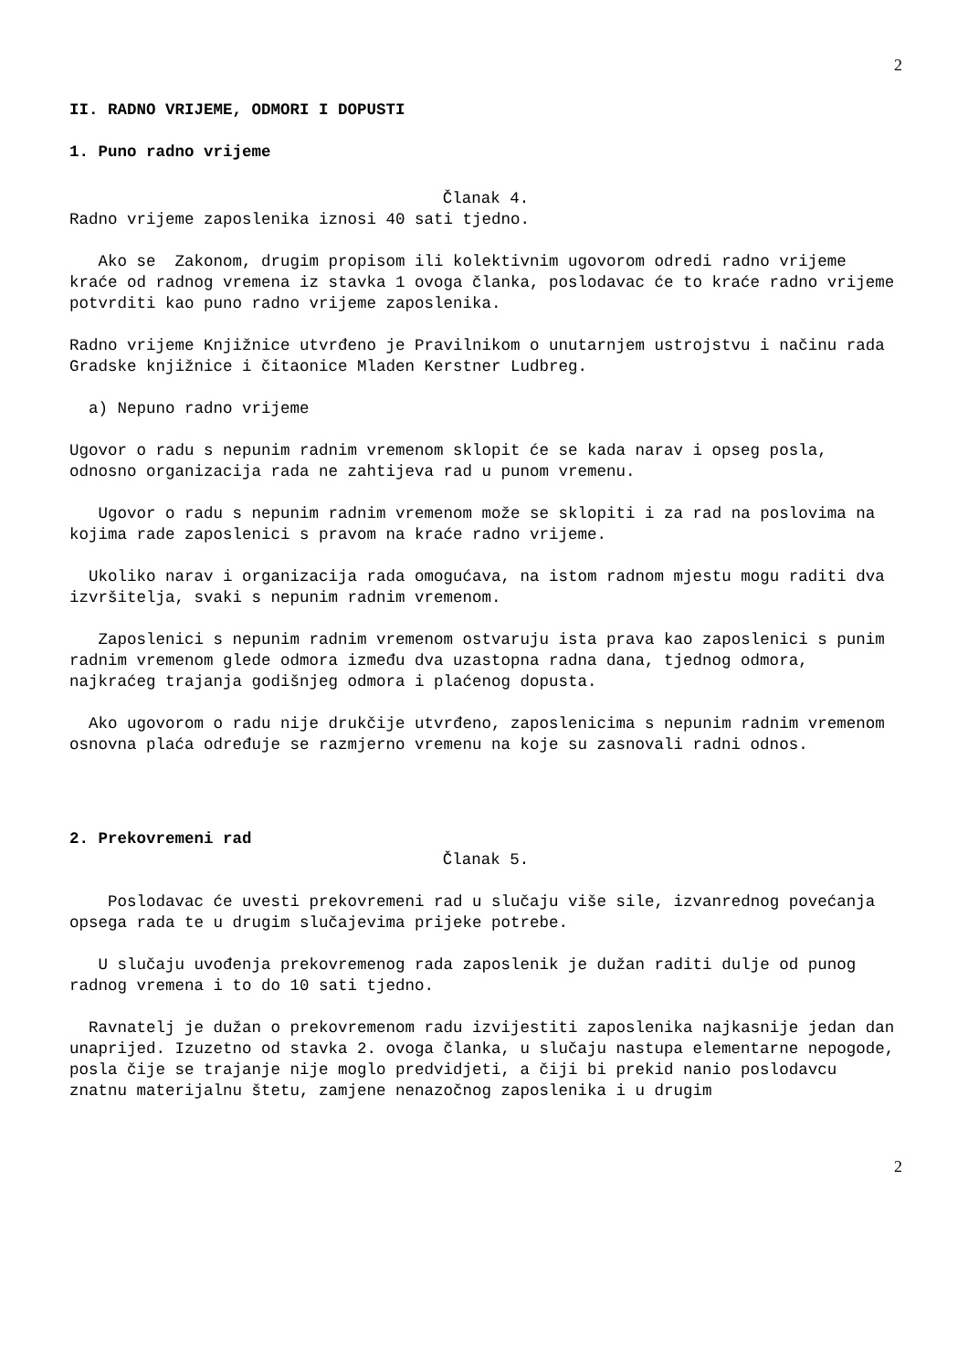2
II. RADNO VRIJEME, ODMORI I DOPUSTI
1. Puno radno vrijeme
Članak 4.
Radno vrijeme zaposlenika iznosi 40 sati tjedno.
Ako se Zakonom, drugim propisom ili kolektivnim ugovorom odredi radno vrijeme kraće od radnog vremena iz stavka 1 ovoga članka, poslodavac će to kraće radno vrijeme potvrditi kao puno radno vrijeme zaposlenika.
Radno vrijeme Knjižnice utvrđeno je Pravilnikom o unutarnjem ustrojstvu i načinu rada Gradske knjižnice i čitaonice Mladen Kerstner Ludbreg.
a) Nepuno radno vrijeme
Ugovor o radu s nepunim radnim vremenom sklopit će se kada narav i opseg posla, odnosno organizacija rada ne zahtijeva rad u punom vremenu.
Ugovor o radu s nepunim radnim vremenom može se sklopiti i za rad na poslovima na kojima rade zaposlenici s pravom na kraće radno vrijeme.
Ukoliko narav i organizacija rada omogućava, na istom radnom mjestu mogu raditi dva izvršitelja, svaki s nepunim radnim vremenom.
Zaposlenici s nepunim radnim vremenom ostvaruju ista prava kao zaposlenici s punim radnim vremenom glede odmora između dva uzastopna radna dana, tjednog odmora, najkraćeg trajanja godišnjeg odmora i plaćenog dopusta.
Ako ugovorom o radu nije drukčije utvrđeno, zaposlenicima s nepunim radnim vremenom osnovna plaća određuje se razmjerno vremenu na koje su zasnovali radni odnos.
2. Prekovremeni rad
Članak 5.
Poslodavac će uvesti prekovremeni rad u slučaju više sile, izvanrednog povećanja opsega rada te u drugim slučajevima prijeke potrebe.
U slučaju uvođenja prekovremenog rada zaposlenik je dužan raditi dulje od punog radnog vremena i to do 10 sati tjedno.
Ravnatelj je dužan o prekovremenom radu izvijestiti zaposlenika najkasnije jedan dan unaprijed. Izuzetno od stavka 2. ovoga članka, u slučaju nastupa elementarne nepogode, posla čije se trajanje nije moglo predvidjeti, a čiji bi prekid nanio poslodavcu znatnu materijalnu štetu, zamjene nenazočnog zaposlenika i u drugim
2